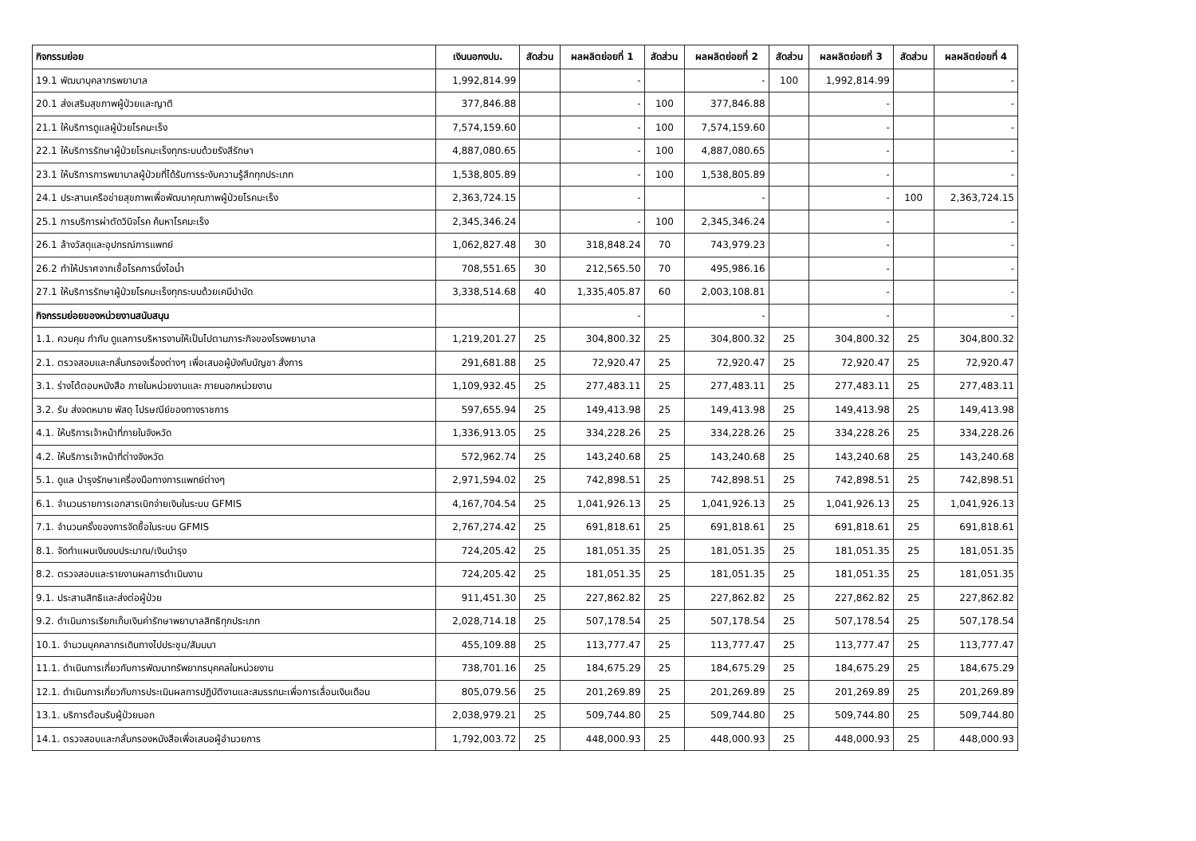| กิจกรรมย่อย | เงินนอกงปม. | สัดส่วน | ผลผลิตย่อยที่ 1 | สัดส่วน | ผลผลิตย่อยที่ 2 | สัดส่วน | ผลผลิตย่อยที่ 3 | สัดส่วน | ผลผลิตย่อยที่ 4 |
| --- | --- | --- | --- | --- | --- | --- | --- | --- | --- |
| 19.1 พัฒนาบุคลากรพยาบาล | 1,992,814.99 | | - | | - | 100 | 1,992,814.99 | | - |
| 20.1 ส่งเสริมสุขภาพผู้ป่วยและญาติ | 377,846.88 | | - | 100 | 377,846.88 | | - | | - |
| 21.1 ให้บริการดูแลผู้ป่วยโรคมะเร็ง | 7,574,159.60 | | - | 100 | 7,574,159.60 | | - | | - |
| 22.1 ให้บริการรักษาผู้ป่วยโรคมะเร็งทุกระบบด้วยรังสีรักษา | 4,887,080.65 | | - | 100 | 4,887,080.65 | | - | | - |
| 23.1 ให้บริการการพยาบาลผู้ป่วยที่ได้รับการระงับความรู้สึกทุกประเภท | 1,538,805.89 | | - | 100 | 1,538,805.89 | | - | | - |
| 24.1 ประสานเครือข่ายสุขภาพเพื่อพัฒนาคุณภาพผู้ป่วยโรคมะเร็ง | 2,363,724.15 | | - | | - | | - | 100 | 2,363,724.15 |
| 25.1 การบริการผ่าตัดวินิจโรค ค้นหาโรคมะเร็ง | 2,345,346.24 | | - | 100 | 2,345,346.24 | | - | | - |
| 26.1 ล้างวัสดุและอุปกรณ์การแพทย์ | 1,062,827.48 | 30 | 318,848.24 | 70 | 743,979.23 | | - | | - |
| 26.2 ทำให้ปราศจากเชื้อโรคการนึ่งไอน้ำ | 708,551.65 | 30 | 212,565.50 | 70 | 495,986.16 | | - | | - |
| 27.1 ให้บริการรักษาผู้ป่วยโรคมะเร็งทุกระบบด้วยเคมีบำบัด | 3,338,514.68 | 40 | 1,335,405.87 | 60 | 2,003,108.81 | | - | | - |
| กิจกรรมย่อยของหน่วยงานสนับสนุน | | | - | | - | | - | | - |
| 1.1. ควบคุม กำกับ ดูแลการบริหารงานให้เป็นไปตามภาระกิจของโรงพยาบาล | 1,219,201.27 | 25 | 304,800.32 | 25 | 304,800.32 | 25 | 304,800.32 | 25 | 304,800.32 |
| 2.1. ตรวจสอบและกลั่นกรองเรื่องต่างๆ เพื่อเสนอผู้บังคับบัญชา สั่งการ | 291,681.88 | 25 | 72,920.47 | 25 | 72,920.47 | 25 | 72,920.47 | 25 | 72,920.47 |
| 3.1. ร่างโต้ตอบหนังสือ ภายในหน่วยงานและ ภายนอกหน่วยงาน | 1,109,932.45 | 25 | 277,483.11 | 25 | 277,483.11 | 25 | 277,483.11 | 25 | 277,483.11 |
| 3.2. รับ ส่งจดหมาย พัสดุ ไปรษณีย์ของทางราชการ | 597,655.94 | 25 | 149,413.98 | 25 | 149,413.98 | 25 | 149,413.98 | 25 | 149,413.98 |
| 4.1. ให้บริการเจ้าหน้าที่ภายในจังหวัด | 1,336,913.05 | 25 | 334,228.26 | 25 | 334,228.26 | 25 | 334,228.26 | 25 | 334,228.26 |
| 4.2. ให้บริการเจ้าหน้าที่ต่างจังหวัด | 572,962.74 | 25 | 143,240.68 | 25 | 143,240.68 | 25 | 143,240.68 | 25 | 143,240.68 |
| 5.1. ดูแล บำรุงรักษาเครื่องมือทางการแพทย์ต่างๆ | 2,971,594.02 | 25 | 742,898.51 | 25 | 742,898.51 | 25 | 742,898.51 | 25 | 742,898.51 |
| 6.1. จำนวนรายการเอกสารเบิกจ่ายเงินในระบบ GFMIS | 4,167,704.54 | 25 | 1,041,926.13 | 25 | 1,041,926.13 | 25 | 1,041,926.13 | 25 | 1,041,926.13 |
| 7.1. จำนวนครั้งของการจัดซื้อในระบบ GFMIS | 2,767,274.42 | 25 | 691,818.61 | 25 | 691,818.61 | 25 | 691,818.61 | 25 | 691,818.61 |
| 8.1. จัดทำแผนเงินงบประมาณ/เงินบำรุง | 724,205.42 | 25 | 181,051.35 | 25 | 181,051.35 | 25 | 181,051.35 | 25 | 181,051.35 |
| 8.2. ตรวจสอบและรายงานผลการดำเนินงาน | 724,205.42 | 25 | 181,051.35 | 25 | 181,051.35 | 25 | 181,051.35 | 25 | 181,051.35 |
| 9.1. ประสานสิทธิและส่งต่อผู้ป่วย | 911,451.30 | 25 | 227,862.82 | 25 | 227,862.82 | 25 | 227,862.82 | 25 | 227,862.82 |
| 9.2. ดำเนินการเรียกเก็บเงินค่ารักษาพยาบาลสิทธิทุกประเภท | 2,028,714.18 | 25 | 507,178.54 | 25 | 507,178.54 | 25 | 507,178.54 | 25 | 507,178.54 |
| 10.1. จำนวนบุคคลากรเดินทางไปประชุม/สัมมนา | 455,109.88 | 25 | 113,777.47 | 25 | 113,777.47 | 25 | 113,777.47 | 25 | 113,777.47 |
| 11.1. ดำเนินการเกี่ยวกับการพัฒนาทรัพยากรบุคคลในหน่วยงาน | 738,701.16 | 25 | 184,675.29 | 25 | 184,675.29 | 25 | 184,675.29 | 25 | 184,675.29 |
| 12.1. ดำเนินการเกี่ยวกับการประเมินผลการปฏิบัติงานและสมรรถนะเพื่อการเลื่อนเงินเดือน | 805,079.56 | 25 | 201,269.89 | 25 | 201,269.89 | 25 | 201,269.89 | 25 | 201,269.89 |
| 13.1. บริการต้อนรับผู้ป่วยนอก | 2,038,979.21 | 25 | 509,744.80 | 25 | 509,744.80 | 25 | 509,744.80 | 25 | 509,744.80 |
| 14.1. ตรวจสอบและกลั่นกรองหนังสือเพื่อเสนอผู้อำนวยการ | 1,792,003.72 | 25 | 448,000.93 | 25 | 448,000.93 | 25 | 448,000.93 | 25 | 448,000.93 |